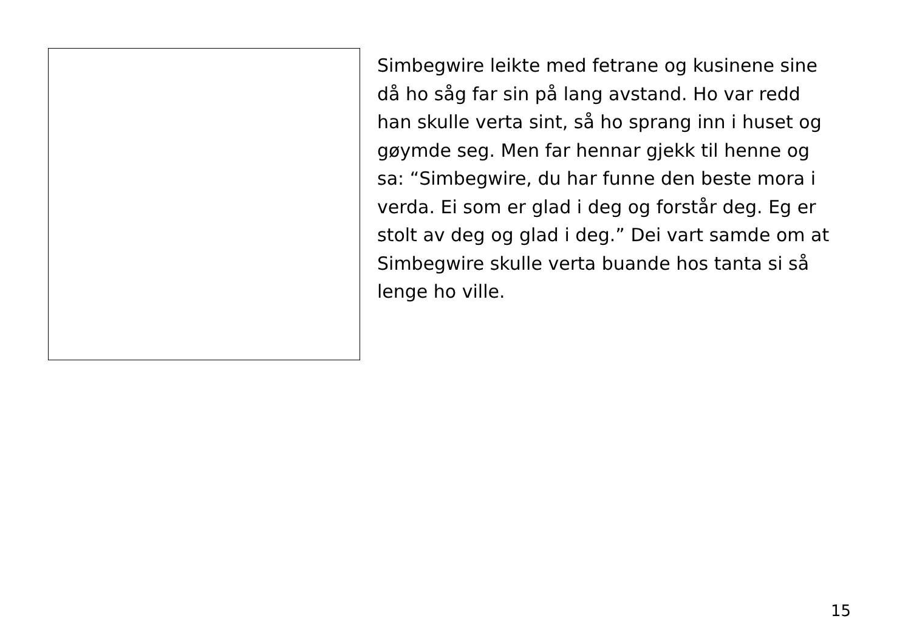Simbegwire leikte med fetrane og kusinene sine då ho såg far sin på lang avstand. Ho var redd han skulle verta sint, så ho sprang inn i huset og gøymde seg. Men far hennar gjekk til henne og sa: “Simbegwire, du har funne den beste mora i verda. Ei som er glad i deg og forstår deg. Eg er stolt av deg og glad i deg.” Dei vart samde om at Simbegwire skulle verta buande hos tanta si så lenge ho ville.
15